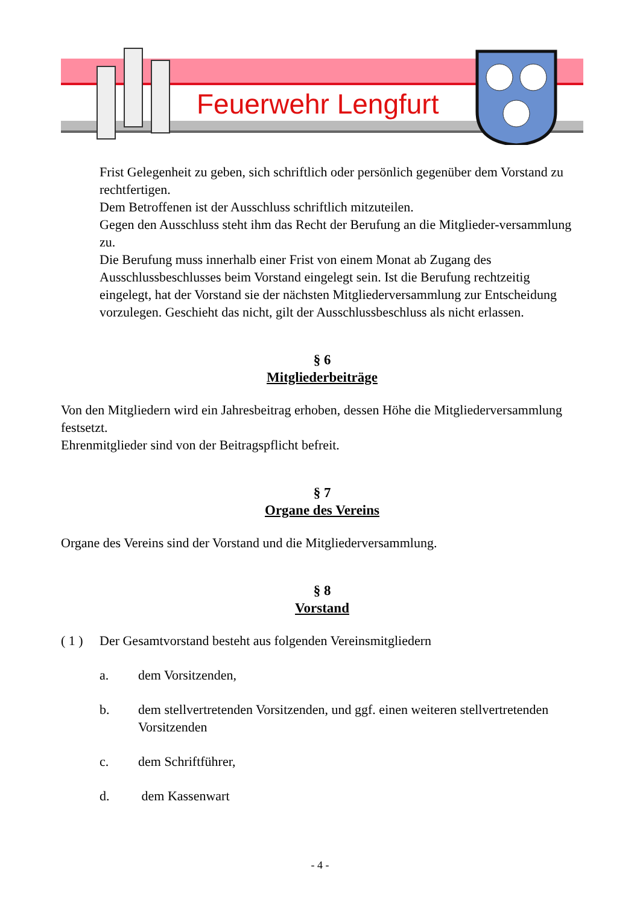Feuerwehr Lengfurt
Frist Gelegenheit zu geben, sich schriftlich oder persönlich gegenüber dem Vorstand zu rechtfertigen.
Dem Betroffenen ist der Ausschluss schriftlich mitzuteilen.
Gegen den Ausschluss steht ihm das Recht der Berufung an die Mitglieder-versammlung zu.
Die Berufung muss innerhalb einer Frist von einem Monat ab Zugang des Ausschlussbeschlusses beim Vorstand eingelegt sein. Ist die Berufung rechtzeitig eingelegt, hat der Vorstand sie der nächsten Mitgliederversammlung zur Entscheidung vorzulegen. Geschieht das nicht, gilt der Ausschlussbeschluss als nicht erlassen.
§ 6
Mitgliederbeiträge
Von den Mitgliedern wird ein Jahresbeitrag erhoben, dessen Höhe die Mitgliederversammlung festsetzt.
Ehrenmitglieder sind von der Beitragspflicht befreit.
§ 7
Organe des Vereins
Organe des Vereins sind der Vorstand und die Mitgliederversammlung.
§ 8
Vorstand
( 1 ) Der Gesamtvorstand besteht aus folgenden Vereinsmitgliedern
a. dem Vorsitzenden,
b. dem stellvertretenden Vorsitzenden, und ggf. einen weiteren stellvertretenden Vorsitzenden
c. dem Schriftführer,
d. dem Kassenwart
- 4 -